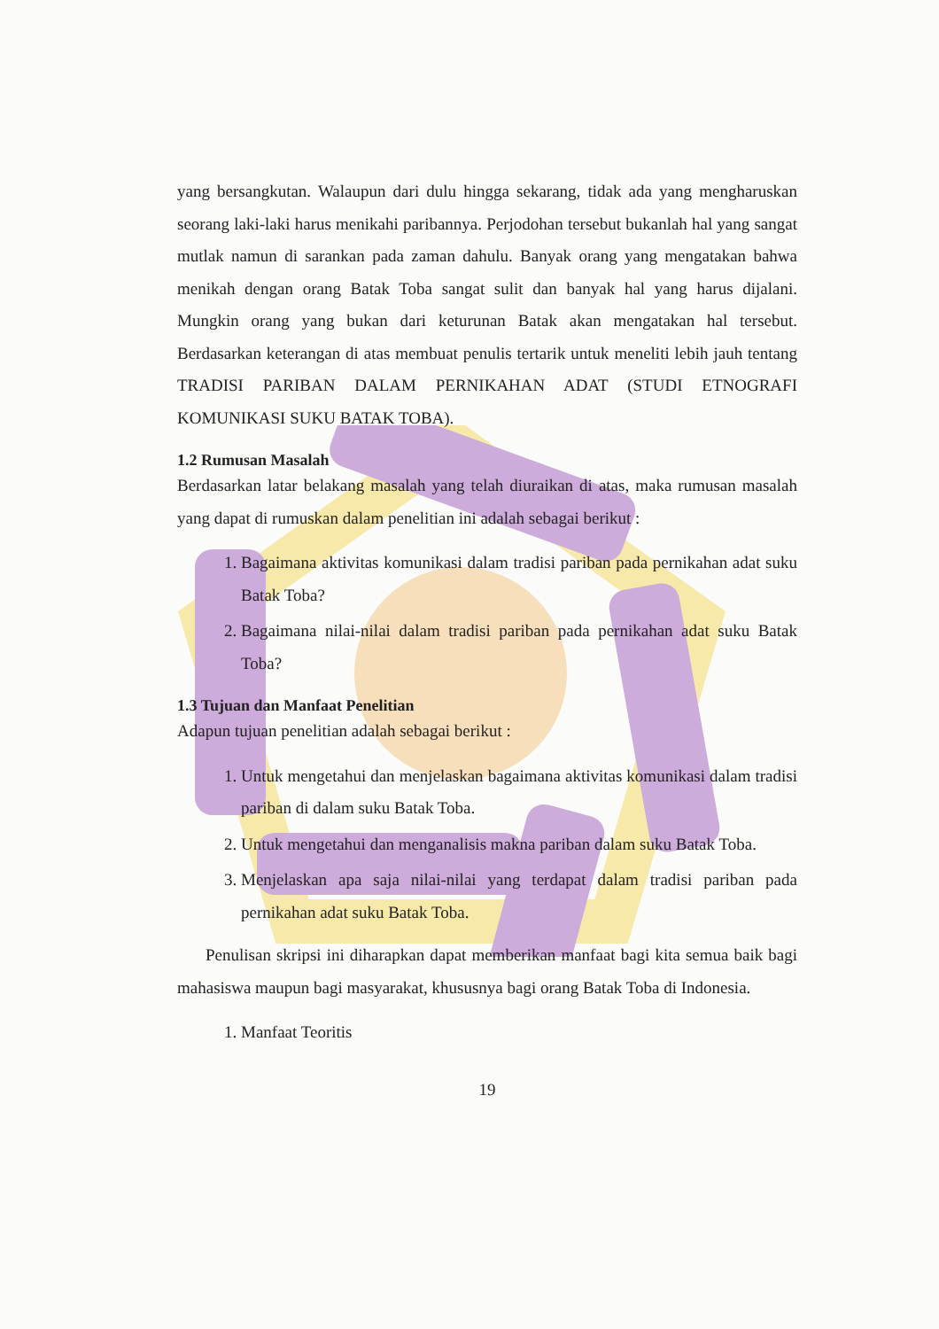yang bersangkutan. Walaupun dari dulu hingga sekarang, tidak ada yang mengharuskan seorang laki-laki harus menikahi paribannya. Perjodohan tersebut bukanlah hal yang sangat mutlak namun di sarankan pada zaman dahulu. Banyak orang yang mengatakan bahwa menikah dengan orang Batak Toba sangat sulit dan banyak hal yang harus dijalani. Mungkin orang yang bukan dari keturunan Batak akan mengatakan hal tersebut. Berdasarkan keterangan di atas membuat penulis tertarik untuk meneliti lebih jauh tentang TRADISI PARIBAN DALAM PERNIKAHAN ADAT (STUDI ETNOGRAFI KOMUNIKASI SUKU BATAK TOBA).
1.2 Rumusan Masalah
Berdasarkan latar belakang masalah yang telah diuraikan di atas, maka rumusan masalah yang dapat di rumuskan dalam penelitian ini adalah sebagai berikut :
1. Bagaimana aktivitas komunikasi dalam tradisi pariban pada pernikahan adat suku Batak Toba?
2. Bagaimana nilai-nilai dalam tradisi pariban pada pernikahan adat suku Batak Toba?
1.3 Tujuan dan Manfaat Penelitian
Adapun tujuan penelitian adalah sebagai berikut :
1. Untuk mengetahui dan menjelaskan bagaimana aktivitas komunikasi dalam tradisi pariban di dalam suku Batak Toba.
2. Untuk mengetahui dan menganalisis makna pariban dalam suku Batak Toba.
3. Menjelaskan apa saja nilai-nilai yang terdapat dalam tradisi pariban pada pernikahan adat suku Batak Toba.
Penulisan skripsi ini diharapkan dapat memberikan manfaat bagi kita semua baik bagi mahasiswa maupun bagi masyarakat, khususnya bagi orang Batak Toba di Indonesia.
1. Manfaat Teoritis
19